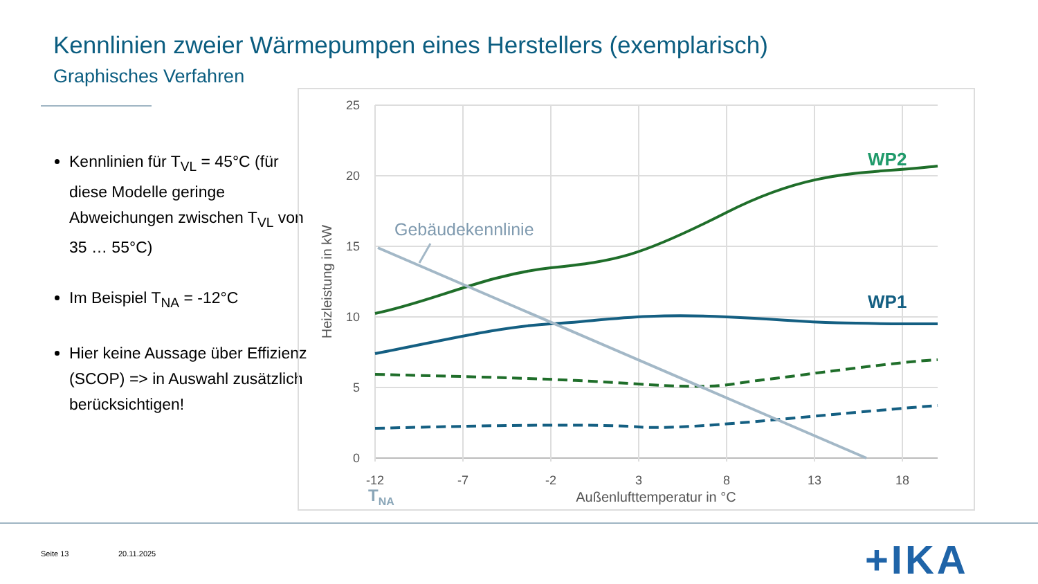Kennlinien zweier Wärmepumpen eines Herstellers (exemplarisch)
Graphisches Verfahren
Kennlinien für T<sub>VL</sub> = 45°C (für diese Modelle geringe Abweichungen zwischen T<sub>VL</sub> von 35 … 55°C)
Im Beispiel T<sub>NA</sub> = -12°C
Hier keine Aussage über Effizienz (SCOP) => in Auswahl zusätzlich berücksichtigen!
25
20
15
10
5
0
-12
-7
-2
3
8
13
18
Außenlufttemperatur in °C
Heizleistung in kW
TNA
Gebäudekennlinie
WP2
WP1
Seite 13 20.11.2025 +IKA